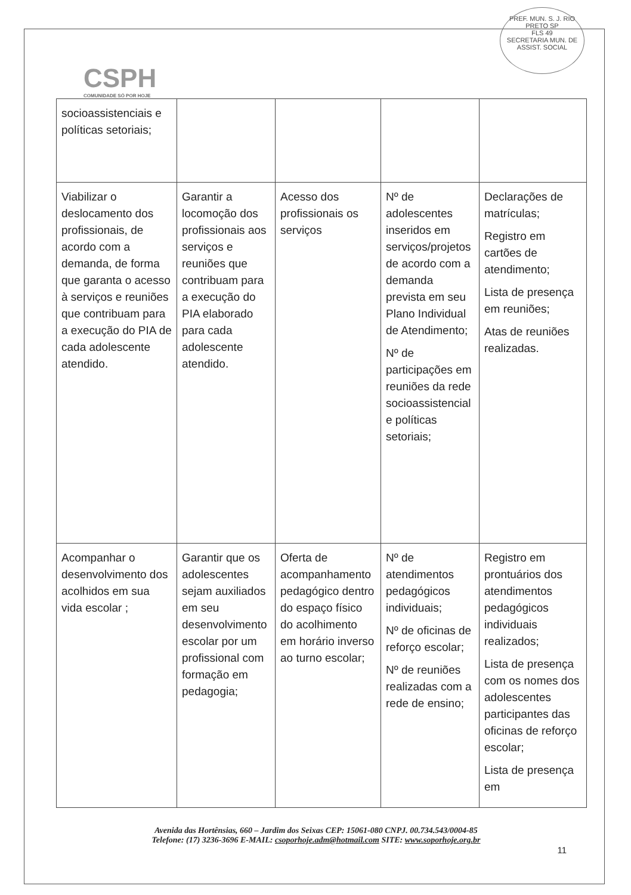PREF. MUN. S. J. RIO PRETO SP
FLS 49
SECRETARIA MUN. DE ASSIST. SOCIAL
CSPH
COMUNIDADE SÓ POR HOJE
| socioassistenciais e políticas setoriais; | | | | |
| Viabilizar o deslocamento dos profissionais, de acordo com a demanda, de forma que garanta o acesso à serviços e reuniões que contribuam para a execução do PIA de cada adolescente atendido. | Garantir a locomoção dos profissionais aos serviços e reuniões que contribuam para a execução do PIA elaborado para cada adolescente atendido. | Acesso dos profissionais os serviços | Nº de adolescentes inseridos em serviços/projetos de acordo com a demanda prevista em seu Plano Individual de Atendimento; Nº de participações em reuniões da rede socioassistencial e políticas setoriais; | Declarações de matrículas; Registro em cartões de atendimento; Lista de presença em reuniões; Atas de reuniões realizadas. |
| Acompanhar o desenvolvimento dos acolhidos em sua vida escolar ; | Garantir que os adolescentes sejam auxiliados em seu desenvolvimento escolar por um profissional com formação em pedagogia; | Oferta de acompanhamento pedagógico dentro do espaço físico do acolhimento em horário inverso ao turno escolar; | Nº de atendimentos pedagógicos individuais; Nº de oficinas de reforço escolar; Nº de reuniões realizadas com a rede de ensino; | Registro em prontuários dos atendimentos pedagógicos individuais realizados; Lista de presença com os nomes dos adolescentes participantes das oficinas de reforço escolar; Lista de presença em |
Avenida das Hortênsias, 660 – Jardim dos Seixas CEP: 15061-080 CNPJ. 00.734.543/0004-85
Telefone: (17) 3236-3696 E-MAIL: csoporhoje.adm@hotmail.com SITE: www.soporhoje.org.br
11